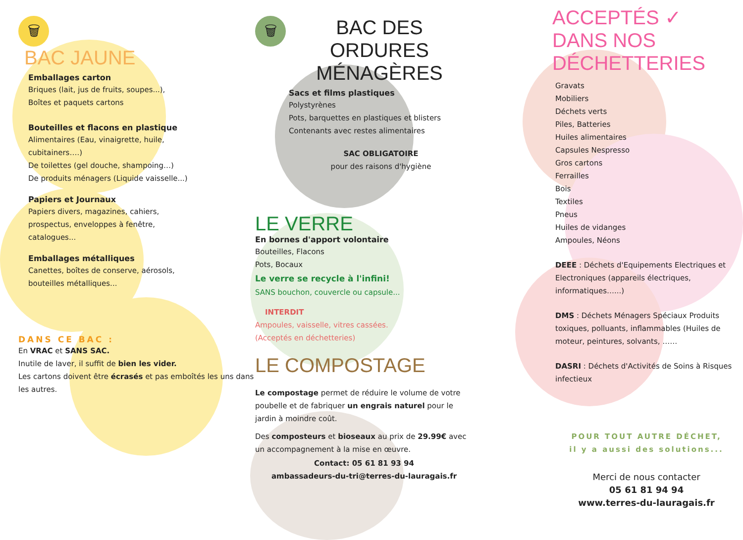🗑
BAC JAUNE
Emballages carton
Briques (lait, jus de fruits, soupes...),
Boîtes et paquets cartons
Bouteilles et flacons en plastique
Alimentaires (Eau, vinaigrette, huile, cubitainers….)
De toilettes (gel douche, shampoing…)
De produits ménagers (Liquide vaisselle...)
Papiers et Journaux
Papiers divers, magazines, cahiers, prospectus, enveloppes à fenêtre, catalogues...
Emballages métalliques
Canettes, boîtes de conserve, aérosols, bouteilles métalliques...
DANS CE BAC :
En VRAC et SANS SAC.
Inutile de laver, il suffit de bien les vider.
Les cartons doivent être écrasés et pas emboîtés les uns dans les autres.
🗑
BAC DES
ORDURES
MÉNAGÈRES
Sacs et films plastiques
Polystyrènes
Pots, barquettes en plastiques et blisters
Contenants avec restes alimentaires
SAC OBLIGATOIRE
pour des raisons d'hygiène
LE VERRE
En bornes d'apport volontaire
Bouteilles, Flacons
Pots, Bocaux
Le verre se recycle à l'infini!
SANS bouchon, couvercle ou capsule...
INTERDIT
Ampoules, vaisselle, vitres cassées.
(Acceptés en déchetteries)
LE COMPOSTAGE
Le compostage permet de réduire le volume de votre poubelle et de fabriquer un engrais naturel pour le jardin à moindre coût.
Des composteurs et bioseaux au prix de 29.99€ avec un accompagnement à la mise en œuvre.
Contact: 05 61 81 93 94
ambassadeurs-du-tri@terres-du-lauragais.fr
ACCEPTÉS ✓
DANS NOS
DÉCHETTERIES
Gravats
Mobiliers
Déchets verts
Piles, Batteries
Huiles alimentaires
Capsules Nespresso
Gros cartons
Ferrailles
Bois
Textiles
Pneus
Huiles de vidanges
Ampoules, Néons
DEEE : Déchets d'Equipements Electriques et Electroniques (appareils électriques, informatiques…...)
DMS : Déchets Ménagers Spéciaux Produits toxiques, polluants, inflammables (Huiles de moteur, peintures, solvants, ……
DASRI : Déchets d'Activités de Soins à Risques infectieux
POUR TOUT AUTRE DÉCHET,
il y a aussi des solutions...
Merci de nous contacter
05 61 81 94 94
www.terres-du-lauragais.fr